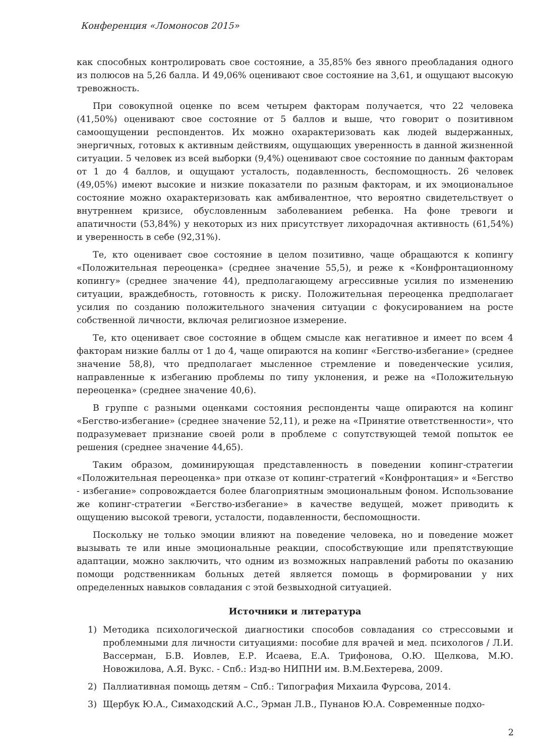Конференция «Ломоносов 2015»
как способных контролировать свое состояние, а 35,85% без явного преобладания одного из полюсов на 5,26 балла. И 49,06% оценивают свое состояние на 3,61, и ощущают высокую тревожность.
При совокупной оценке по всем четырем факторам получается, что 22 человека (41,50%) оценивают свое состояние от 5 баллов и выше, что говорит о позитивном самоощущении респондентов. Их можно охарактеризовать как людей выдержанных, энергичных, готовых к активным действиям, ощущающих уверенность в данной жизненной ситуации. 5 человек из всей выборки (9,4%) оценивают свое состояние по данным факторам от 1 до 4 баллов, и ощущают усталость, подавленность, беспомощность. 26 человек (49,05%) имеют высокие и низкие показатели по разным факторам, и их эмоциональное состояние можно охарактеризовать как амбивалентное, что вероятно свидетельствует о внутреннем кризисе, обусловленным заболеванием ребенка. На фоне тревоги и апатичности (53,84%) у некоторых из них присутствует лихорадочная активность (61,54%) и уверенность в себе (92,31%).
Те, кто оценивает свое состояние в целом позитивно, чаще обращаются к копингу «Положительная переоценка» (среднее значение 55,5), и реже к «Конфронтационному копингу» (среднее значение 44), предполагающему агрессивные усилия по изменению ситуации, враждебность, готовность к риску. Положительная переоценка предполагает усилия по созданию положительного значения ситуации с фокусированием на росте собственной личности, включая религиозное измерение.
Те, кто оценивает свое состояние в общем смысле как негативное и имеет по всем 4 факторам низкие баллы от 1 до 4, чаще опираются на копинг «Бегство-избегание» (среднее значение 58,8), что предполагает мысленное стремление и поведенческие усилия, направленные к избеганию проблемы по типу уклонения, и реже на «Положительную переоценка» (среднее значение 40,6).
В группе с разными оценками состояния респонденты чаще опираются на копинг «Бегство-избегание» (среднее значение 52,11), и реже на «Принятие ответственности», что подразумевает признание своей роли в проблеме с сопутствующей темой попыток ее решения (среднее значение 44,65).
Таким образом, доминирующая представленность в поведении копинг-стратегии «Положительная переоценка» при отказе от копинг-стратегий «Конфронтация» и «Бегство - избегание» сопровождается более благоприятным эмоциональным фоном. Использование же копинг-стратегии «Бегство-избегание» в качестве ведущей, может приводить к ощущению высокой тревоги, усталости, подавленности, беспомощности.
Поскольку не только эмоции влияют на поведение человека, но и поведение может вызывать те или иные эмоциональные реакции, способствующие или препятствующие адаптации, можно заключить, что одним из возможных направлений работы по оказанию помощи родственникам больных детей является помощь в формировании у них определенных навыков совладания с этой безвыходной ситуацией.
Источники и литература
1) Методика психологической диагностики способов совладания со стрессовыми и проблемными для личности ситуациями: пособие для врачей и мед. психологов / Л.И. Вассерман, Б.В. Иовлев, Е.Р. Исаева, Е.А. Трифонова, О.Ю. Щелкова, М.Ю. Новожилова, А.Я. Вукс. - Спб.: Изд-во НИПНИ им. В.М.Бехтерева, 2009.
2) Паллиативная помощь детям – Спб.: Типография Михаила Фурсова, 2014.
3) Щербук Ю.А., Симаходский А.С., Эрман Л.В., Пунанов Ю.А. Современные подхо-
2